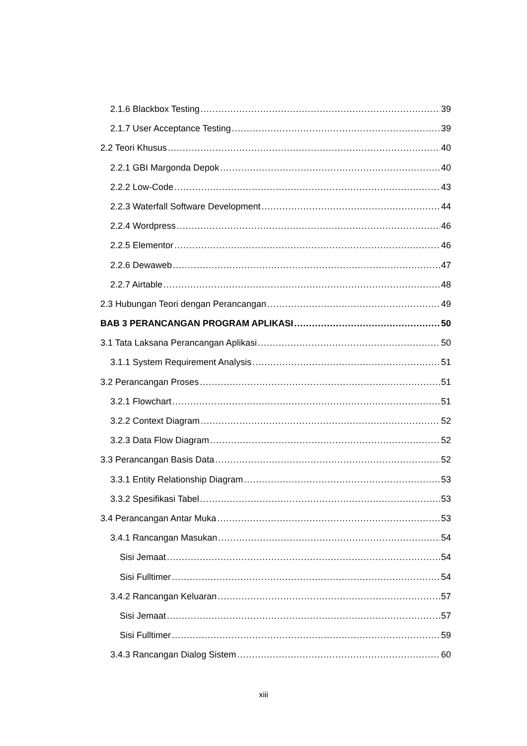2.1.6 Blackbox Testing 39
2.1.7 User Acceptance Testing 39
2.2 Teori Khusus 40
2.2.1 GBI Margonda Depok 40
2.2.2 Low-Code 43
2.2.3 Waterfall Software Development 44
2.2.4 Wordpress 46
2.2.5 Elementor 46
2.2.6 Dewaweb 47
2.2.7 Airtable 48
2.3 Hubungan Teori dengan Perancangan 49
BAB 3 PERANCANGAN PROGRAM APLIKASI 50
3.1 Tata Laksana Perancangan Aplikasi 50
3.1.1 System Requirement Analysis 51
3.2 Perancangan Proses 51
3.2.1 Flowchart 51
3.2.2 Context Diagram 52
3.2.3 Data Flow Diagram 52
3.3 Perancangan Basis Data 52
3.3.1 Entity Relationship Diagram 53
3.3.2 Spesifikasi Tabel 53
3.4 Perancangan Antar Muka 53
3.4.1 Rancangan Masukan 54
Sisi Jemaat 54
Sisi Fulltimer 54
3.4.2 Rancangan Keluaran 57
Sisi Jemaat 57
Sisi Fulltimer 59
3.4.3 Rancangan Dialog Sistem 60
xiii